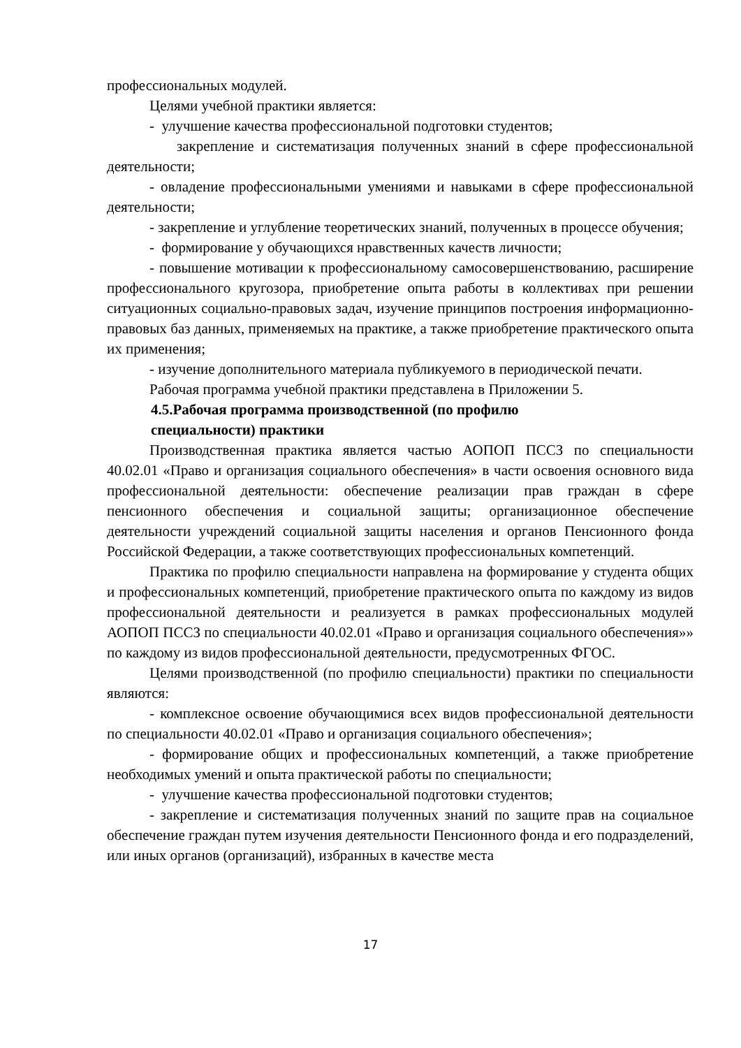профессиональных модулей.
Целями учебной практики является:
- улучшение качества профессиональной подготовки студентов;
закрепление и систематизация полученных знаний в сфере профессиональной деятельности;
- овладение профессиональными умениями и навыками в сфере профессиональной деятельности;
- закрепление и углубление теоретических знаний, полученных в процессе обучения;
- формирование у обучающихся нравственных качеств личности;
- повышение мотивации к профессиональному самосовершенствованию, расширение профессионального кругозора, приобретение опыта работы в коллективах при решении ситуационных социально-правовых задач, изучение принципов построения информационно-правовых баз данных, применяемых на практике, а также приобретение практического опыта их применения;
- изучение дополнительного материала публикуемого в периодической печати.
Рабочая программа учебной практики представлена в Приложении 5.
4.5.Рабочая программа производственной (по профилю
специальности) практики
Производственная практика является частью АОПОП ПССЗ по специальности 40.02.01 «Право и организация социального обеспечения» в части освоения основного вида профессиональной деятельности: обеспечение реализации прав граждан в сфере пенсионного обеспечения и социальной защиты; организационное обеспечение деятельности учреждений социальной защиты населения и органов Пенсионного фонда Российской Федерации, а также соответствующих профессиональных компетенций.
Практика по профилю специальности направлена на формирование у студента общих и профессиональных компетенций, приобретение практического опыта по каждому из видов профессиональной деятельности и реализуется в рамках профессиональных модулей АОПОП ПССЗ по специальности 40.02.01 «Право и организация социального обеспечения»» по каждому из видов профессиональной деятельности, предусмотренных ФГОС.
Целями производственной (по профилю специальности) практики по специальности являются:
- комплексное освоение обучающимися всех видов профессиональной деятельности по специальности 40.02.01 «Право и организация социального обеспечения»;
- формирование общих и профессиональных компетенций, а также приобретение необходимых умений и опыта практической работы по специальности;
- улучшение качества профессиональной подготовки студентов;
- закрепление и систематизация полученных знаний по защите прав на социальное обеспечение граждан путем изучения деятельности Пенсионного фонда и его подразделений, или иных органов (организаций), избранных в качестве места
17